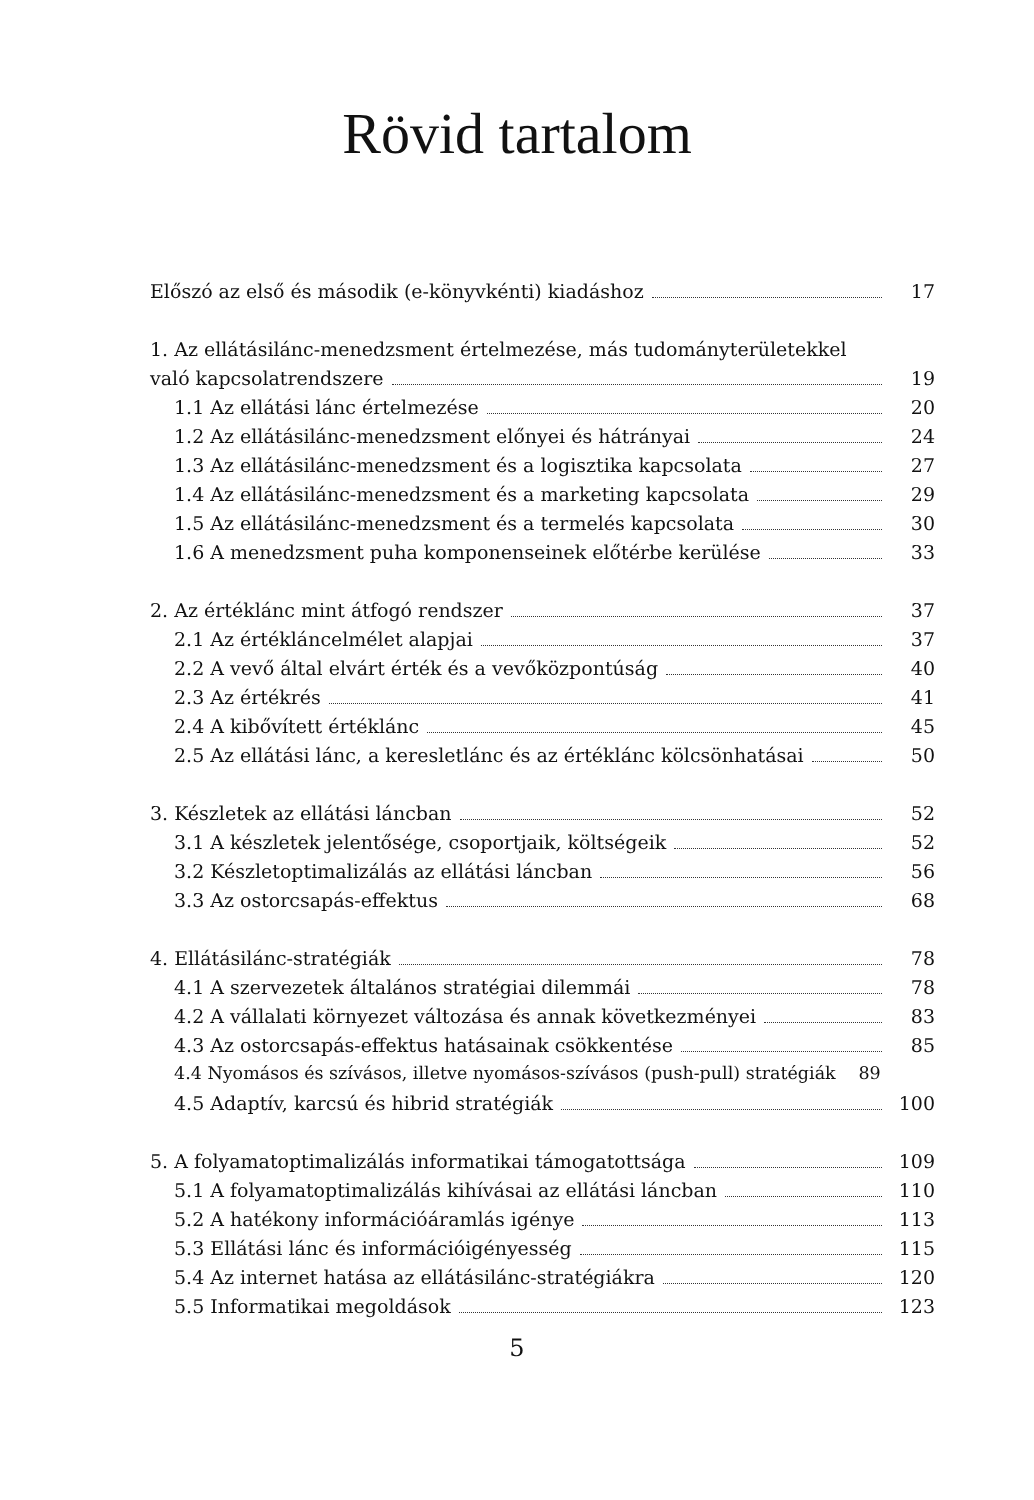Rövid tartalom
Előszó az első és második (e-könyvkénti) kiadáshoz 17
1. Az ellátásilánc-menedzsment értelmezése, más tudományterületekkel
való kapcsolatrendszere 19
1.1 Az ellátási lánc értelmezése 20
1.2 Az ellátásilánc-menedzsment előnyei és hátrányai 24
1.3 Az ellátásilánc-menedzsment és a logisztika kapcsolata 27
1.4 Az ellátásilánc-menedzsment és a marketing kapcsolata 29
1.5 Az ellátásilánc-menedzsment és a termelés kapcsolata 30
1.6 A menedzsment puha komponenseinek előtérbe kerülése 33
2. Az értéklánc mint átfogó rendszer 37
2.1 Az értékláncelmélet alapjai 37
2.2 A vevő által elvárt érték és a vevőközpontúság 40
2.3 Az értékrés 41
2.4 A kibővített értéklánc 45
2.5 Az ellátási lánc, a keresletlánc és az értéklánc kölcsönhatásai 50
3. Készletek az ellátási láncban 52
3.1 A készletek jelentősége, csoportjaik, költségeik 52
3.2 Készletoptimalizálás az ellátási láncban 56
3.3 Az ostorcsapás-effektus 68
4. Ellátásilánc-stratégiák 78
4.1 A szervezetek általános stratégiai dilemmái 78
4.2 A vállalati környezet változása és annak következményei 83
4.3 Az ostorcsapás-effektus hatásainak csökkentése 85
4.4 Nyomásos és szívásos, illetve nyomásos-szívásos (push-pull) stratégiák 89
4.5 Adaptív, karcsú és hibrid stratégiák 100
5. A folyamatoptimalizálás informatikai támogatottsága 109
5.1 A folyamatoptimalizálás kihívásai az ellátási láncban 110
5.2 A hatékony információáramlás igénye 113
5.3 Ellátási lánc és információigényesség 115
5.4 Az internet hatása az ellátásilánc-stratégiákra 120
5.5 Informatikai megoldások 123
5